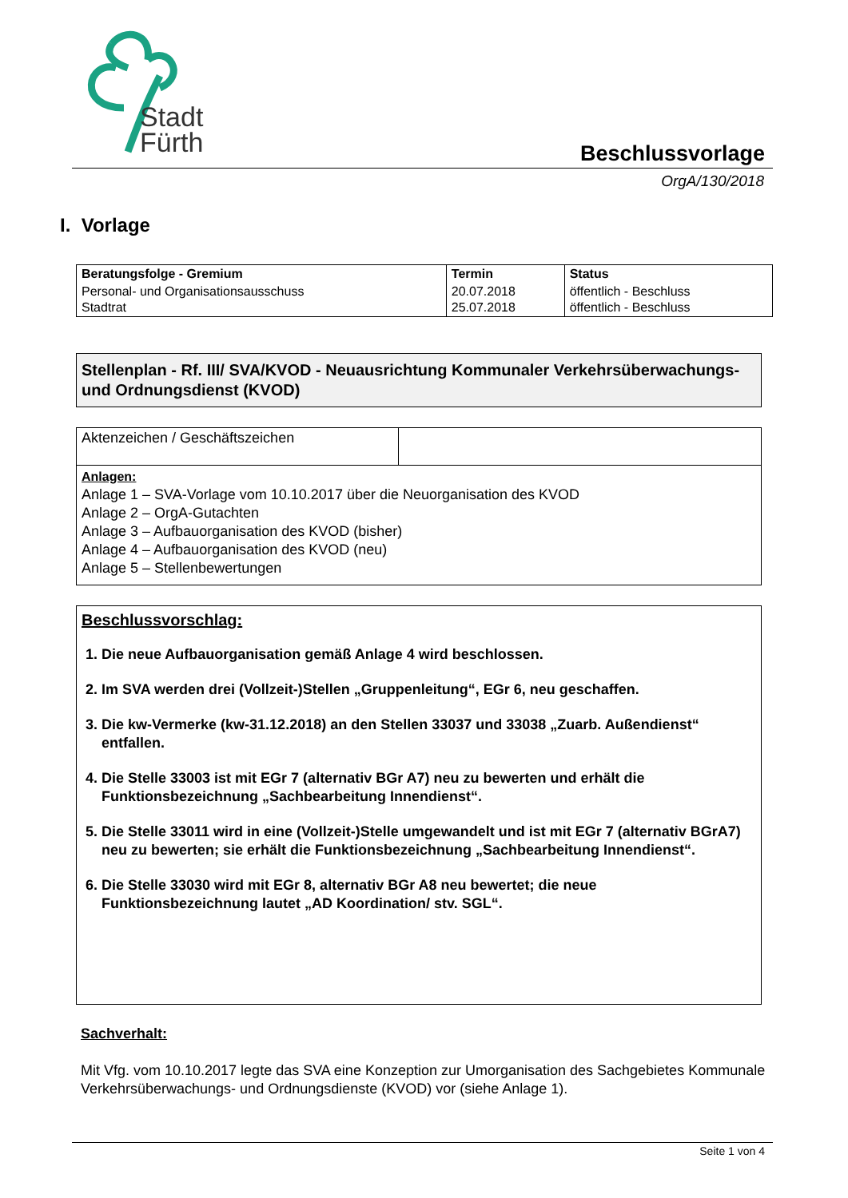Stadt
Fürth
Beschlussvorlage
OrgA/130/2018
I. Vorlage
| Beratungsfolge - Gremium | Termin | Status |
| --- | --- | --- |
| Personal- und Organisationsausschuss Stadtrat | 20.07.2018 25.07.2018 | öffentlich - Beschluss öffentlich - Beschluss |
Stellenplan - Rf. III/ SVA/KVOD - Neuausrichtung Kommunaler Verkehrsüberwachungs- und Ordnungsdienst (KVOD)
| Aktenzeichen / Geschäftszeichen | |
| Anlagen: Anlage 1 – SVA-Vorlage vom 10.10.2017 über die Neuorganisation des KVOD Anlage 2 – OrgA-Gutachten Anlage 3 – Aufbauorganisation des KVOD (bisher) Anlage 4 – Aufbauorganisation des KVOD (neu) Anlage 5 – Stellenbewertungen | |
Beschlussvorschlag:
1. Die neue Aufbauorganisation gemäß Anlage 4 wird beschlossen.
2. Im SVA werden drei (Vollzeit-)Stellen „Gruppenleitung“, EGr 6, neu geschaffen.
3. Die kw-Vermerke (kw-31.12.2018) an den Stellen 33037 und 33038 „Zuarb. Außendienst“ entfallen.
4. Die Stelle 33003 ist mit EGr 7 (alternativ BGr A7) neu zu bewerten und erhält die Funktionsbezeichnung „Sachbearbeitung Innendienst“.
5. Die Stelle 33011 wird in eine (Vollzeit-)Stelle umgewandelt und ist mit EGr 7 (alternativ BGrA7) neu zu bewerten; sie erhält die Funktionsbezeichnung „Sachbearbeitung Innendienst“.
6. Die Stelle 33030 wird mit EGr 8, alternativ BGr A8 neu bewertet; die neue Funktionsbezeichnung lautet „AD Koordination/ stv. SGL“.
Sachverhalt:
Mit Vfg. vom 10.10.2017 legte das SVA eine Konzeption zur Umorganisation des Sachgebietes Kommunale Verkehrsüberwachungs- und Ordnungsdienste (KVOD) vor (siehe Anlage 1).
Seite 1 von 4